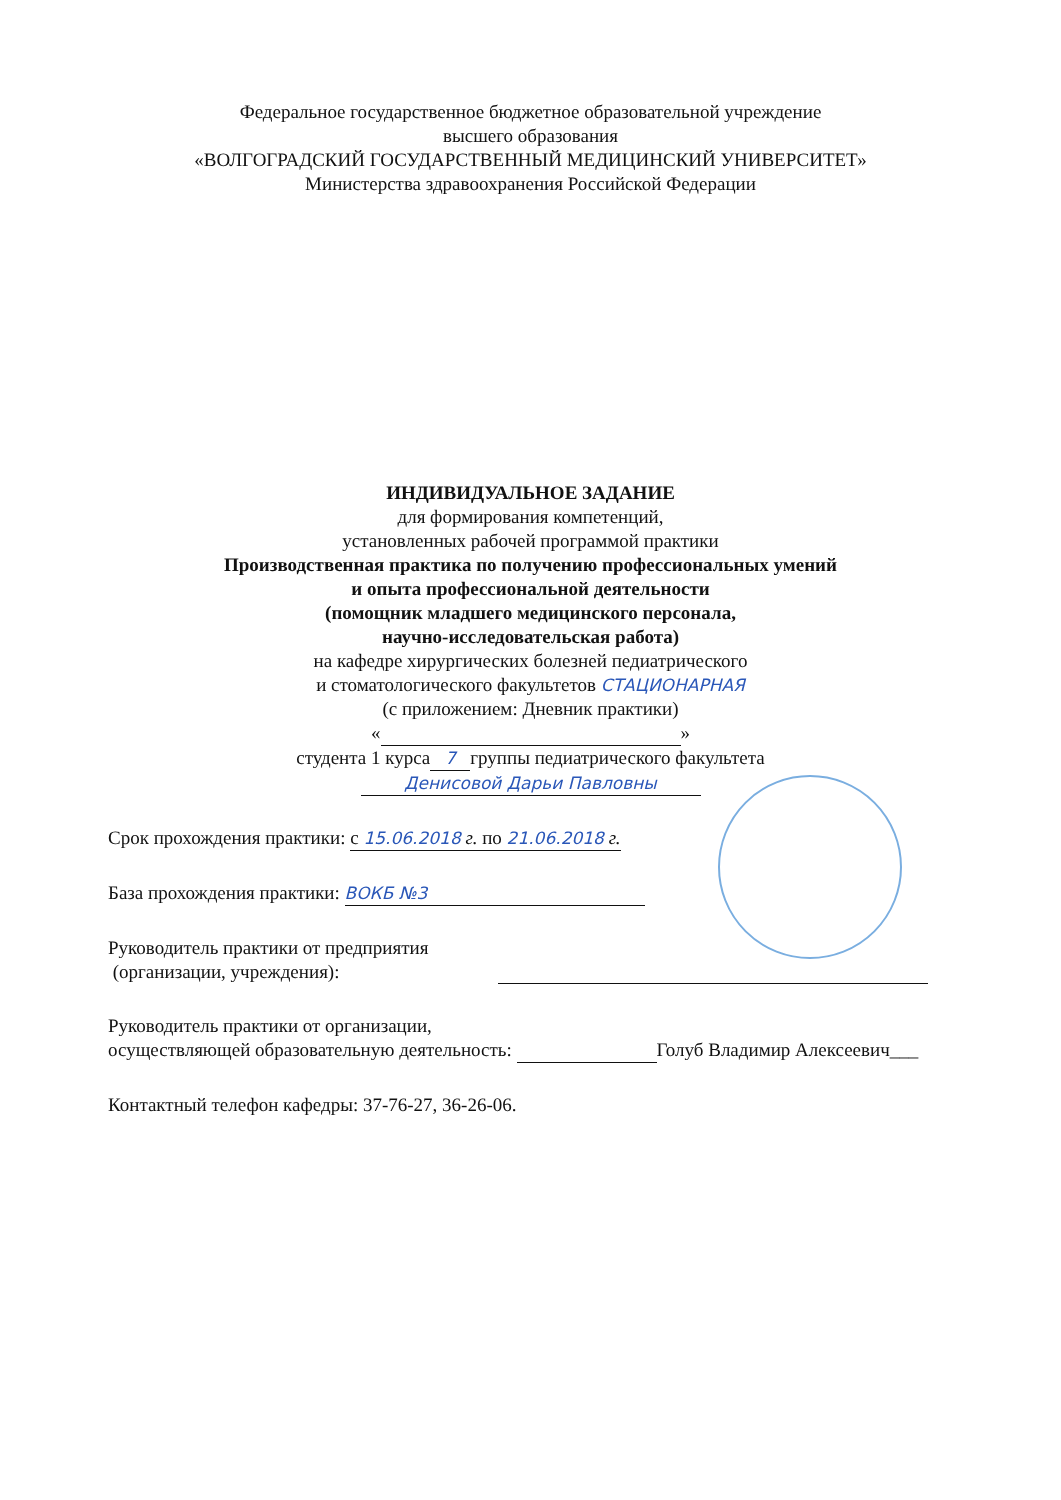Федеральное государственное бюджетное образовательной учреждение
высшего образования
«ВОЛГОГРАДСКИЙ ГОСУДАРСТВЕННЫЙ МЕДИЦИНСКИЙ УНИВЕРСИТЕТ»
Министерства здравоохранения Российской Федерации
ИНДИВИДУАЛЬНОЕ ЗАДАНИЕ
для формирования компетенций,
установленных рабочей программой практики
Производственная практика по получению профессиональных умений
и опыта профессиональной деятельности
(помощник младшего медицинского персонала,
научно-исследовательская работа)
на кафедре хирургических болезней педиатрического
и стоматологического факультетов СТАЦИОНАРНАЯ
(с приложением: Дневник практики)
« »
студента 1 курса 7 группы педиатрического факультета
Денисовой Дарьи Павловны
Срок прохождения практики: с 15.06.2018 г. по 21.06.2018 г.
База прохождения практики: ВОКБ №3
Руководитель практики от предприятия
(организации, учреждения):
Руководитель практики от организации,
осуществляющей образовательную деятельность: Голуб Владимир Алексеевич___
Контактный телефон кафедры: 37-76-27, 36-26-06.